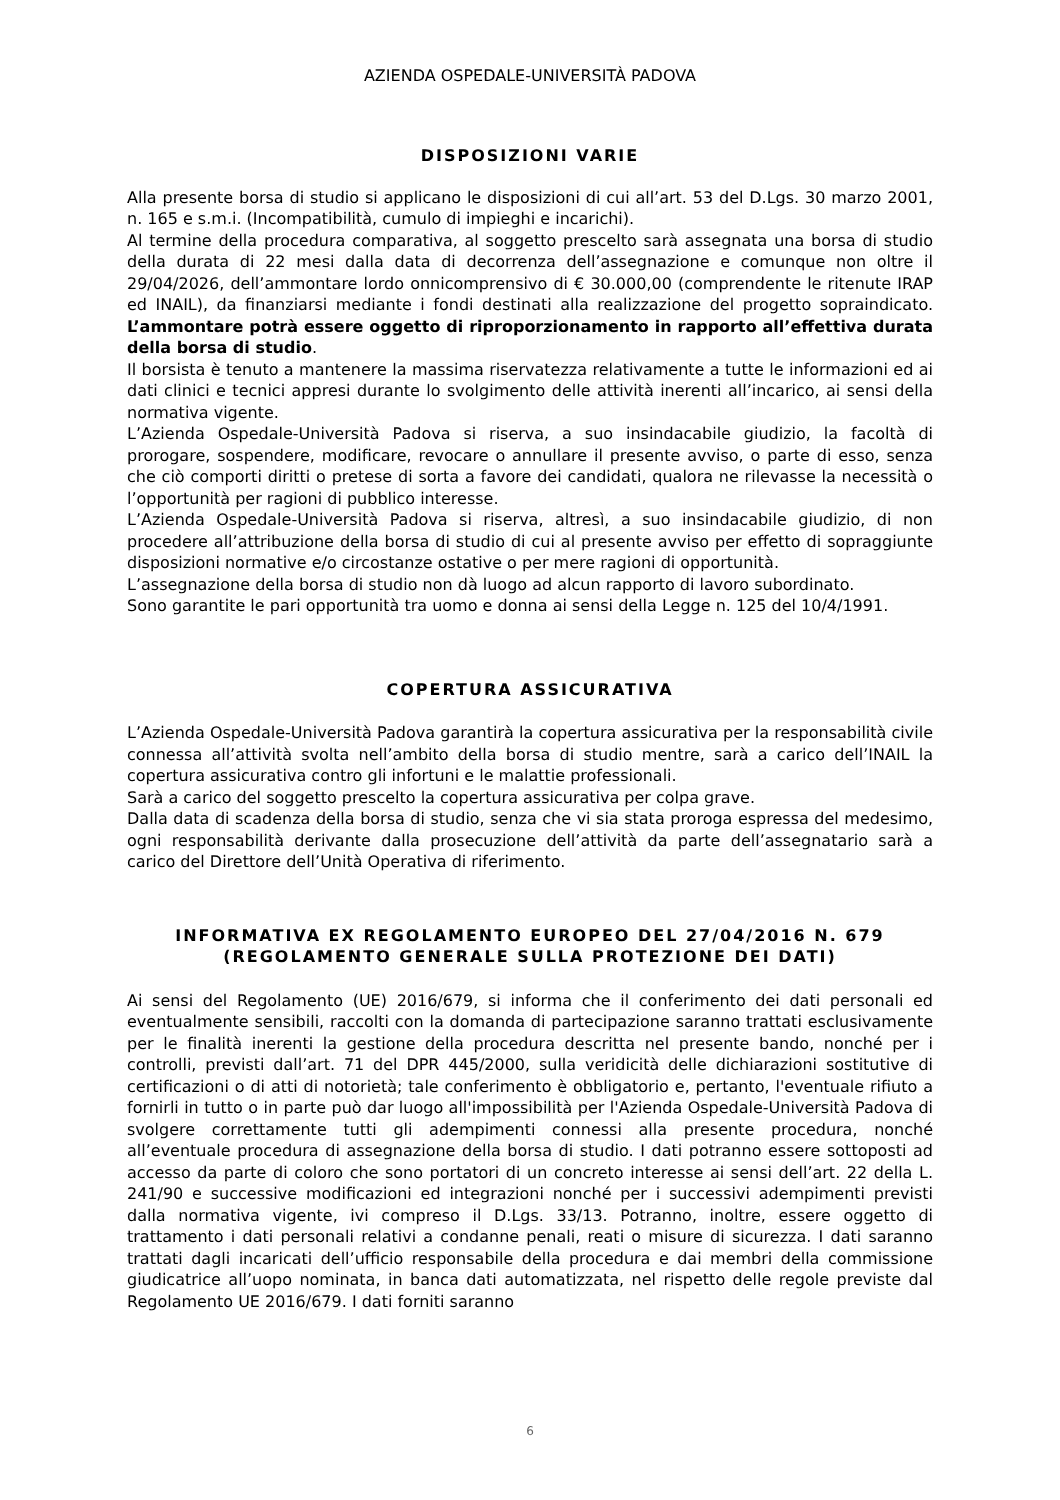AZIENDA OSPEDALE-UNIVERSITÀ PADOVA
DISPOSIZIONI VARIE
Alla presente borsa di studio si applicano le disposizioni di cui all’art. 53 del D.Lgs. 30 marzo 2001, n. 165 e s.m.i. (Incompatibilità, cumulo di impieghi e incarichi).
Al termine della procedura comparativa, al soggetto prescelto sarà assegnata una borsa di studio della durata di 22 mesi dalla data di decorrenza dell’assegnazione e comunque non oltre il 29/04/2026, dell’ammontare lordo onnicomprensivo di € 30.000,00 (comprendente le ritenute IRAP ed INAIL), da finanziarsi mediante i fondi destinati alla realizzazione del progetto sopraindicato. L’ammontare potrà essere oggetto di riproporzionamento in rapporto all’effettiva durata della borsa di studio.
Il borsista è tenuto a mantenere la massima riservatezza relativamente a tutte le informazioni ed ai dati clinici e tecnici appresi durante lo svolgimento delle attività inerenti all’incarico, ai sensi della normativa vigente.
L’Azienda Ospedale-Università Padova si riserva, a suo insindacabile giudizio, la facoltà di prorogare, sospendere, modificare, revocare o annullare il presente avviso, o parte di esso, senza che ciò comporti diritti o pretese di sorta a favore dei candidati, qualora ne rilevasse la necessità o l’opportunità per ragioni di pubblico interesse.
L’Azienda Ospedale-Università Padova si riserva, altresì, a suo insindacabile giudizio, di non procedere all’attribuzione della borsa di studio di cui al presente avviso per effetto di sopraggiunte disposizioni normative e/o circostanze ostative o per mere ragioni di opportunità.
L’assegnazione della borsa di studio non dà luogo ad alcun rapporto di lavoro subordinato.
Sono garantite le pari opportunità tra uomo e donna ai sensi della Legge n. 125 del 10/4/1991.
COPERTURA ASSICURATIVA
L’Azienda Ospedale-Università Padova garantirà la copertura assicurativa per la responsabilità civile connessa all’attività svolta nell’ambito della borsa di studio mentre, sarà a carico dell’INAIL la copertura assicurativa contro gli infortuni e le malattie professionali.
Sarà a carico del soggetto prescelto la copertura assicurativa per colpa grave.
Dalla data di scadenza della borsa di studio, senza che vi sia stata proroga espressa del medesimo, ogni responsabilità derivante dalla prosecuzione dell’attività da parte dell’assegnatario sarà a carico del Direttore dell’Unità Operativa di riferimento.
INFORMATIVA EX REGOLAMENTO EUROPEO DEL 27/04/2016 N. 679
(REGOLAMENTO GENERALE SULLA PROTEZIONE DEI DATI)
Ai sensi del Regolamento (UE) 2016/679, si informa che il conferimento dei dati personali ed eventualmente sensibili, raccolti con la domanda di partecipazione saranno trattati esclusivamente per le finalità inerenti la gestione della procedura descritta nel presente bando, nonché per i controlli, previsti dall’art. 71 del DPR 445/2000, sulla veridicità delle dichiarazioni sostitutive di certificazioni o di atti di notorietà; tale conferimento è obbligatorio e, pertanto, l'eventuale rifiuto a fornirli in tutto o in parte può dar luogo all'impossibilità per l'Azienda Ospedale-Università Padova di svolgere correttamente tutti gli adempimenti connessi alla presente procedura, nonché all’eventuale procedura di assegnazione della borsa di studio. I dati potranno essere sottoposti ad accesso da parte di coloro che sono portatori di un concreto interesse ai sensi dell’art. 22 della L. 241/90 e successive modificazioni ed integrazioni nonché per i successivi adempimenti previsti dalla normativa vigente, ivi compreso il D.Lgs. 33/13. Potranno, inoltre, essere oggetto di trattamento i dati personali relativi a condanne penali, reati o misure di sicurezza. I dati saranno trattati dagli incaricati dell’ufficio responsabile della procedura e dai membri della commissione giudicatrice all’uopo nominata, in banca dati automatizzata, nel rispetto delle regole previste dal Regolamento UE 2016/679. I dati forniti saranno
6